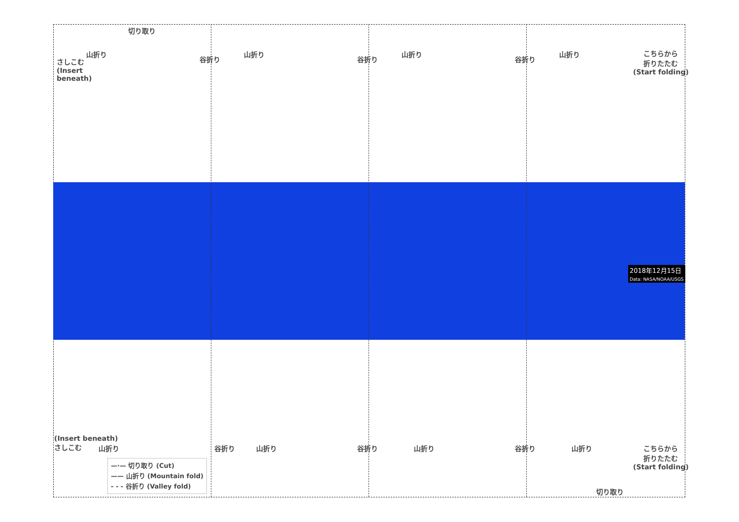切り取り
さしこむ
(Insert
beneath)
山折り 山折り 山折り 山折り
谷折り 谷折り 谷折り
こちらから
折りたたむ
(Start folding)
2018年12月15日
Data: NASA/NOAA/USGS
(Insert beneath)
さしこむ
山折り 山折り 山折り 山折り
谷折り 谷折り 谷折り
こちらから
折りたたむ
(Start folding)
切り取り
—·— 切り取り (Cut)
—— 山折り (Mountain fold)
- - - 谷折り (Valley fold)